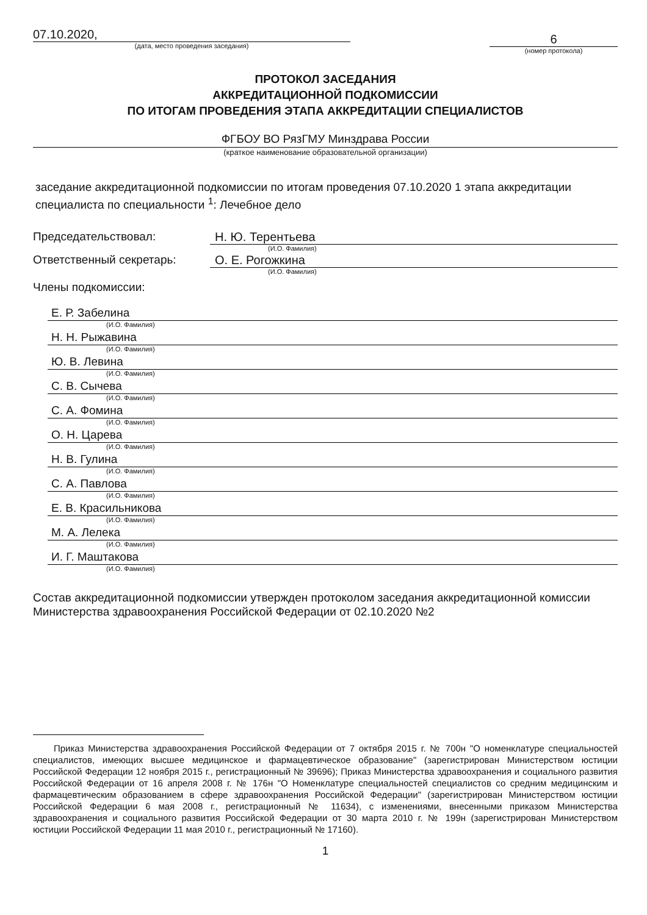07.10.2020,
(дата, место проведения заседания)
6
(номер протокола)
ПРОТОКОЛ ЗАСЕДАНИЯ
АККРЕДИТАЦИОННОЙ ПОДКОМИССИИ
ПО ИТОГАМ ПРОВЕДЕНИЯ ЭТАПА АККРЕДИТАЦИИ СПЕЦИАЛИСТОВ
ФГБОУ ВО РязГМУ Минздрава России
(краткое наименование образовательной организации)
заседание аккредитационной подкомиссии по итогам проведения 07.10.2020 1 этапа аккредитации специалиста по специальности <sup>1</sup>: Лечебное дело
Председательствовал: Н. Ю. Терентьева
(И.О. Фамилия)
Ответственный секретарь: О. Е. Рогожкина
(И.О. Фамилия)
Члены подкомиссии:
Е. Р. Забелина
(И.О. Фамилия)
Н. Н. Рыжавина
(И.О. Фамилия)
Ю. В. Левина
(И.О. Фамилия)
С. В. Сычева
(И.О. Фамилия)
С. А. Фомина
(И.О. Фамилия)
О. Н. Царева
(И.О. Фамилия)
Н. В. Гулина
(И.О. Фамилия)
С. А. Павлова
(И.О. Фамилия)
Е. В. Красильникова
(И.О. Фамилия)
М. А. Лелека
(И.О. Фамилия)
И. Г. Маштакова
(И.О. Фамилия)
Состав аккредитационной подкомиссии утвержден протоколом заседания аккредитационной комиссии Министерства здравоохранения Российской Федерации от 02.10.2020 №2
Приказ Министерства здравоохранения Российской Федерации от 7 октября 2015 г. № 700н "О номенклатуре специальностей специалистов, имеющих высшее медицинское и фармацевтическое образование" (зарегистрирован Министерством юстиции Российской Федерации 12 ноября 2015 г., регистрационный № 39696); Приказ Министерства здравоохранения и социального развития Российской Федерации от 16 апреля 2008 г. № 176н "О Номенклатуре специальностей специалистов со средним медицинским и фармацевтическим образованием в сфере здравоохранения Российской Федерации" (зарегистрирован Министерством юстиции Российской Федерации 6 мая 2008 г., регистрационный № 11634), с изменениями, внесенными приказом Министерства здравоохранения и социального развития Российской Федерации от 30 марта 2010 г. № 199н (зарегистрирован Министерством юстиции Российской Федерации 11 мая 2010 г., регистрационный № 17160).
1